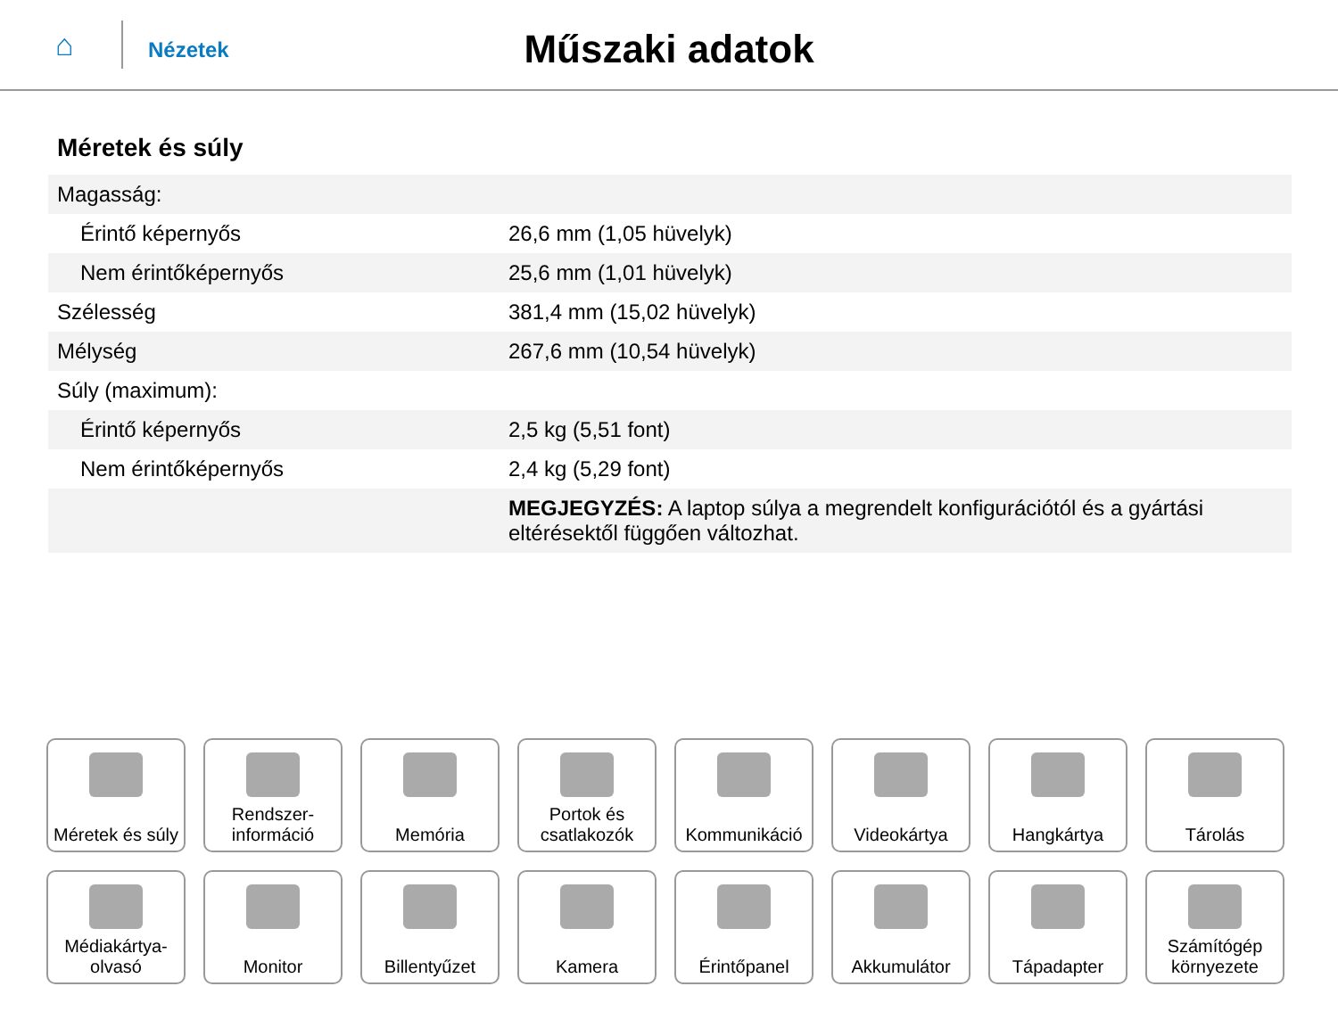⌂
Nézetek
Műszaki adatok
Méretek és súly
| Magasság: | |
| Érintő képernyős | 26,6 mm (1,05 hüvelyk) |
| Nem érintőképernyős | 25,6 mm (1,01 hüvelyk) |
| Szélesség | 381,4 mm (15,02 hüvelyk) |
| Mélység | 267,6 mm (10,54 hüvelyk) |
| Súly (maximum): | |
| Érintő képernyős | 2,5 kg (5,51 font) |
| Nem érintőképernyős | 2,4 kg (5,29 font) |
| | MEGJEGYZÉS: A laptop súlya a megrendelt konfigurációtól és a gyártási eltérésektől függően változhat. |
Méretek és súly
Rendszer-
információ
Memória
Portok és
csatlakozók
Kommunikáció
Videokártya
Hangkártya
Tárolás
Médiakártya-
olvasó
Monitor
Billentyűzet
Kamera
Érintőpanel
Akkumulátor
Tápadapter
Számítógép
környezete